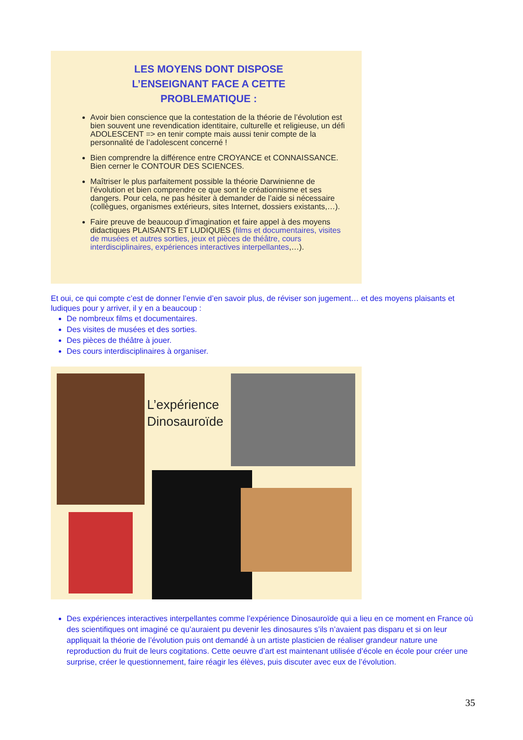LES MOYENS DONT DISPOSE
L’ENSEIGNANT FACE A CETTE
PROBLEMATIQUE :
Avoir bien conscience que la contestation de la théorie de l’évolution est bien souvent une revendication identitaire, culturelle et religieuse, un défi ADOLESCENT => en tenir compte mais aussi tenir compte de la personnalité de l’adolescent concerné !
Bien comprendre la différence entre CROYANCE et CONNAISSANCE. Bien cerner le CONTOUR DES SCIENCES.
Maîtriser le plus parfaitement possible la théorie Darwinienne de l’évolution et bien comprendre ce que sont le créationnisme et ses dangers. Pour cela, ne pas hésiter à demander de l’aide si nécessaire (collègues, organismes extérieurs, sites Internet, dossiers existants,…).
Faire preuve de beaucoup d’imagination et faire appel à des moyens didactiques PLAISANTS ET LUDIQUES (films et documentaires, visites de musées et autres sorties, jeux et pièces de théâtre, cours interdisciplinaires, expériences interactives interpellantes,…).
Et oui, ce qui compte c’est de donner l’envie d’en savoir plus, de réviser son jugement… et des moyens plaisants et ludiques pour y arriver, il y en a beaucoup :
De nombreux films et documentaires.
Des visites de musées et des sorties.
Des pièces de théâtre à jouer.
Des cours interdisciplinaires à organiser.
L’expérience
Dinosauroïde
Des expériences interactives interpellantes comme l’expérience Dinosauroïde qui a lieu en ce moment en France où des scientifiques ont imaginé ce qu’auraient pu devenir les dinosaures s’ils n’avaient pas disparu et si on leur appliquait la théorie de l’évolution puis ont demandé à un artiste plasticien de réaliser grandeur nature une reproduction du fruit de leurs cogitations. Cette oeuvre d’art est maintenant utilisée d’école en école pour créer une surprise, créer le questionnement, faire réagir les élèves, puis discuter avec eux de l’évolution.
35